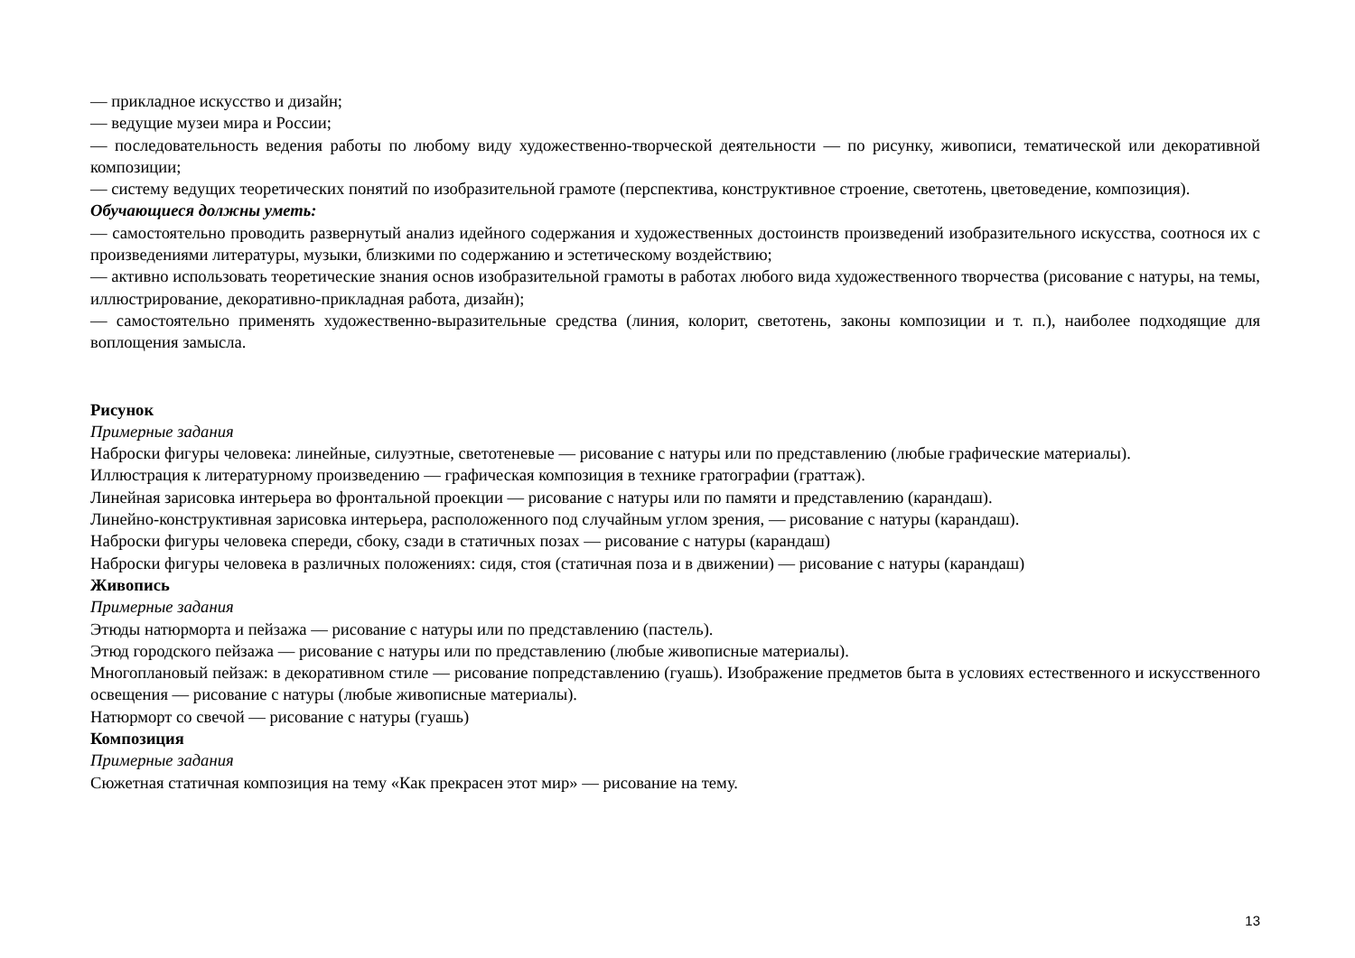— прикладное искусство и дизайн;
— ведущие музеи мира и России;
— последовательность ведения работы по любому виду художественно-творческой деятельности — по рисунку, живописи, тематической или декоративной композиции;
— систему ведущих теоретических понятий по изобразительной грамоте (перспектива, конструктивное строение, светотень, цветоведение, композиция).
Обучающиеся должны уметь:
— самостоятельно проводить развернутый анализ идейного содержания и художественных достоинств произведений изобразительного искусства, соотнося их с произведениями литературы, музыки, близкими по содержанию и эстетическому воздействию;
— активно использовать теоретические знания основ изобразительной грамоты в работах любого вида художественного творчества (рисование с натуры, на темы, иллюстрирование, декоративно-прикладная работа, дизайн);
— самостоятельно применять художественно-выразительные средства (линия, колорит, светотень, законы композиции и т. п.), наиболее подходящие для воплощения замысла.
Рисунок
Примерные задания
Наброски фигуры человека: линейные, силуэтные, светотеневые — рисование с натуры или по представлению (любые графические материалы).
Иллюстрация к литературному произведению — графическая композиция в технике гратографии (граттаж).
Линейная зарисовка интерьера во фронтальной проекции — рисование с натуры или по памяти и представлению (карандаш).
Линейно-конструктивная зарисовка интерьера, расположенного под случайным углом зрения, — рисование с натуры (карандаш).
Наброски фигуры человека спереди, сбоку, сзади в статичных позах — рисование с натуры (карандаш)
Наброски фигуры человека в различных положениях: сидя, стоя (статичная поза и в движении) — рисование с натуры (карандаш)
Живопись
Примерные задания
Этюды натюрморта и пейзажа — рисование с натуры или по представлению (пастель).
Этюд городского пейзажа — рисование с натуры или по представлению (любые живописные материалы).
Многоплановый пейзаж: в декоративном стиле — рисование попредставлению (гуашь). Изображение предметов быта в условиях естественного и искусственного освещения — рисование с натуры (любые живописные материалы).
Натюрморт со свечой — рисование с натуры (гуашь)
Композиция
Примерные задания
Сюжетная статичная композиция на тему «Как прекрасен этот мир» — рисование на тему.
13